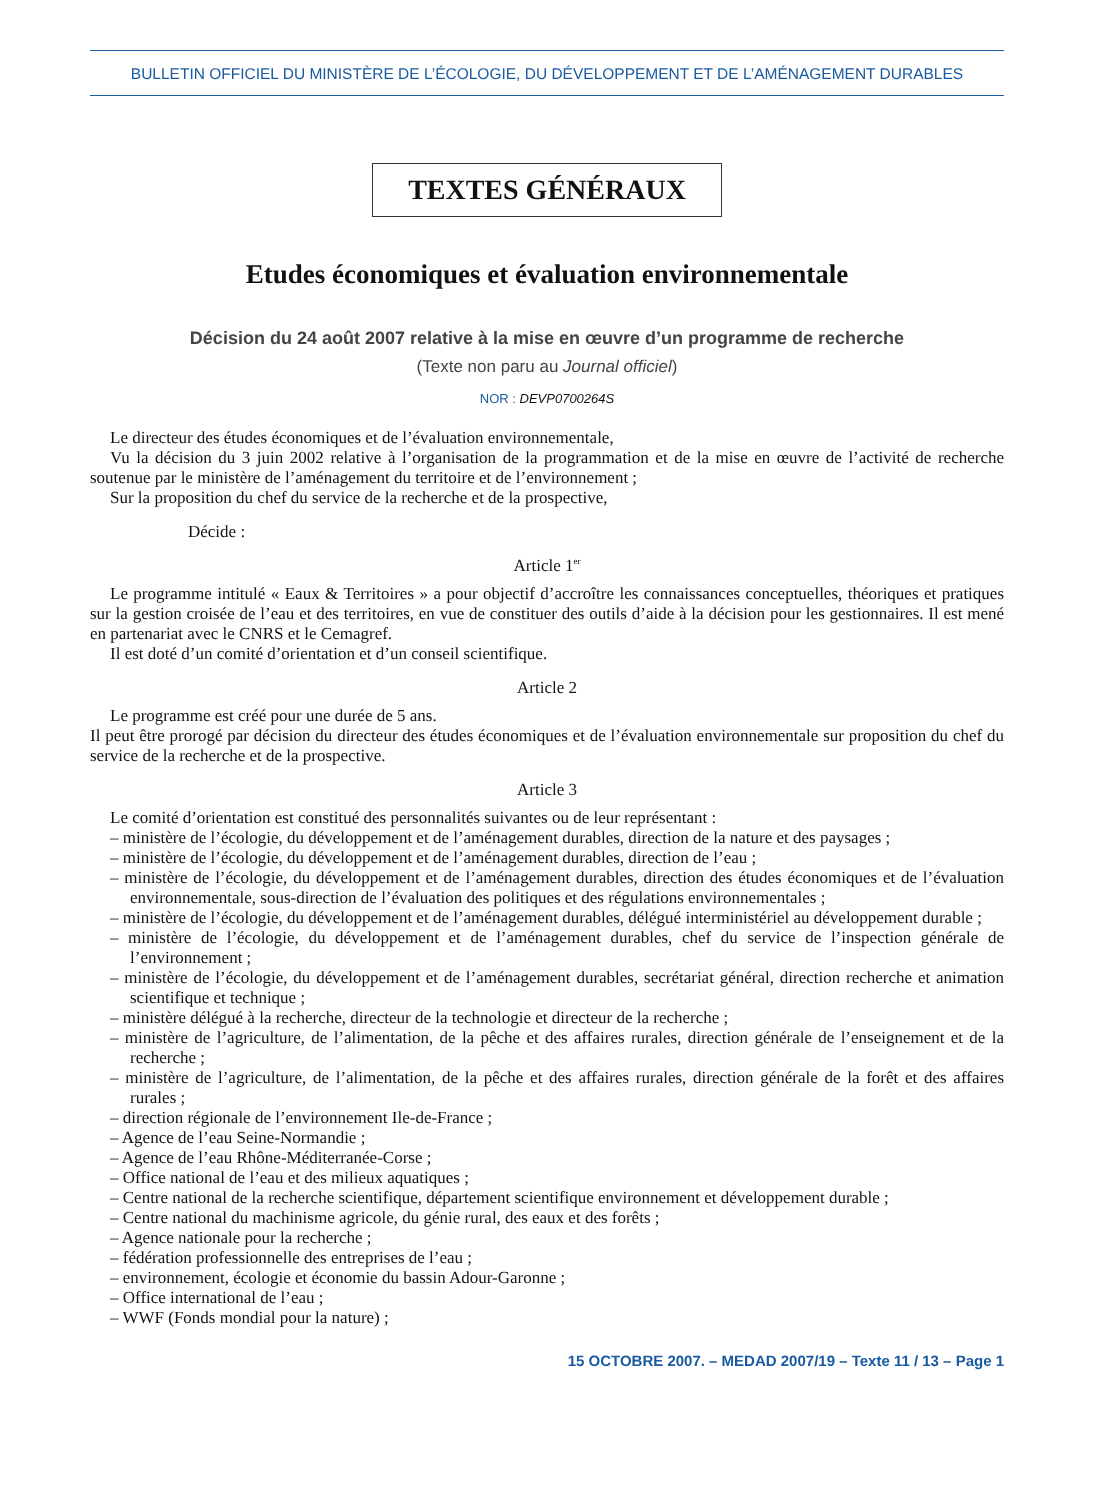BULLETIN OFFICIEL DU MINISTÈRE DE L’ÉCOLOGIE, DU DÉVELOPPEMENT ET DE L’AMÉNAGEMENT DURABLES
TEXTES GÉNÉRAUX
Etudes économiques et évaluation environnementale
Décision du 24 août 2007 relative à la mise en œuvre d’un programme de recherche
(Texte non paru au Journal officiel)
NOR : DEVP0700264S
Le directeur des études économiques et de l’évaluation environnementale,
Vu la décision du 3 juin 2002 relative à l’organisation de la programmation et de la mise en œuvre de l’activité de recherche soutenue par le ministère de l’aménagement du territoire et de l’environnement ;
Sur la proposition du chef du service de la recherche et de la prospective,
Décide :
Article 1<sup>er</sup>
Le programme intitulé « Eaux & Territoires » a pour objectif d’accroître les connaissances conceptuelles, théoriques et pratiques sur la gestion croisée de l’eau et des territoires, en vue de constituer des outils d’aide à la décision pour les gestionnaires. Il est mené en partenariat avec le CNRS et le Cemagref.
Il est doté d’un comité d’orientation et d’un conseil scientifique.
Article 2
Le programme est créé pour une durée de 5 ans.
Il peut être prorogé par décision du directeur des études économiques et de l’évaluation environnementale sur proposition du chef du service de la recherche et de la prospective.
Article 3
Le comité d’orientation est constitué des personnalités suivantes ou de leur représentant :
– ministère de l’écologie, du développement et de l’aménagement durables, direction de la nature et des paysages ;
– ministère de l’écologie, du développement et de l’aménagement durables, direction de l’eau ;
– ministère de l’écologie, du développement et de l’aménagement durables, direction des études économiques et de l’évaluation environnementale, sous-direction de l’évaluation des politiques et des régulations environnementales ;
– ministère de l’écologie, du développement et de l’aménagement durables, délégué interministériel au développement durable ;
– ministère de l’écologie, du développement et de l’aménagement durables, chef du service de l’inspection générale de l’environnement ;
– ministère de l’écologie, du développement et de l’aménagement durables, secrétariat général, direction recherche et animation scientifique et technique ;
– ministère délégué à la recherche, directeur de la technologie et directeur de la recherche ;
– ministère de l’agriculture, de l’alimentation, de la pêche et des affaires rurales, direction générale de l’enseignement et de la recherche ;
– ministère de l’agriculture, de l’alimentation, de la pêche et des affaires rurales, direction générale de la forêt et des affaires rurales ;
– direction régionale de l’environnement Ile-de-France ;
– Agence de l’eau Seine-Normandie ;
– Agence de l’eau Rhône-Méditerranée-Corse ;
– Office national de l’eau et des milieux aquatiques ;
– Centre national de la recherche scientifique, département scientifique environnement et développement durable ;
– Centre national du machinisme agricole, du génie rural, des eaux et des forêts ;
– Agence nationale pour la recherche ;
– fédération professionnelle des entreprises de l’eau ;
– environnement, écologie et économie du bassin Adour-Garonne ;
– Office international de l’eau ;
– WWF (Fonds mondial pour la nature) ;
15 OCTOBRE 2007. – MEDAD 2007/19 – Texte 11 / 13 – Page 1